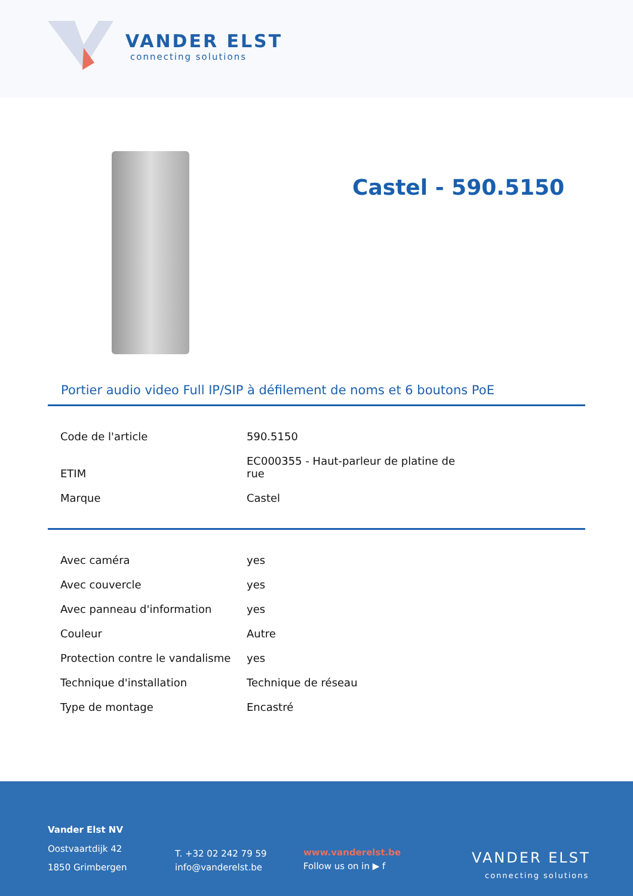VANDER ELST
connecting solutions
Castel - 590.5150
Portier audio video Full IP/SIP à défilement de noms et 6 boutons PoE
| Code de l'article | 590.5150 |
| ETIM | EC000355 - Haut-parleur de platine de rue |
| Marque | Castel |
| Avec caméra | yes |
| Avec couvercle | yes |
| Avec panneau d'information | yes |
| Couleur | Autre |
| Protection contre le vandalisme | yes |
| Technique d'installation | Technique de réseau |
| Type de montage | Encastré |
Vander Elst NV
Oostvaartdijk 42
1850 Grimbergen
T. +32 02 242 79 59
info@vanderelst.be
www.vanderelst.be
Follow us on in ▶ f
VANDER ELST
connecting solutions